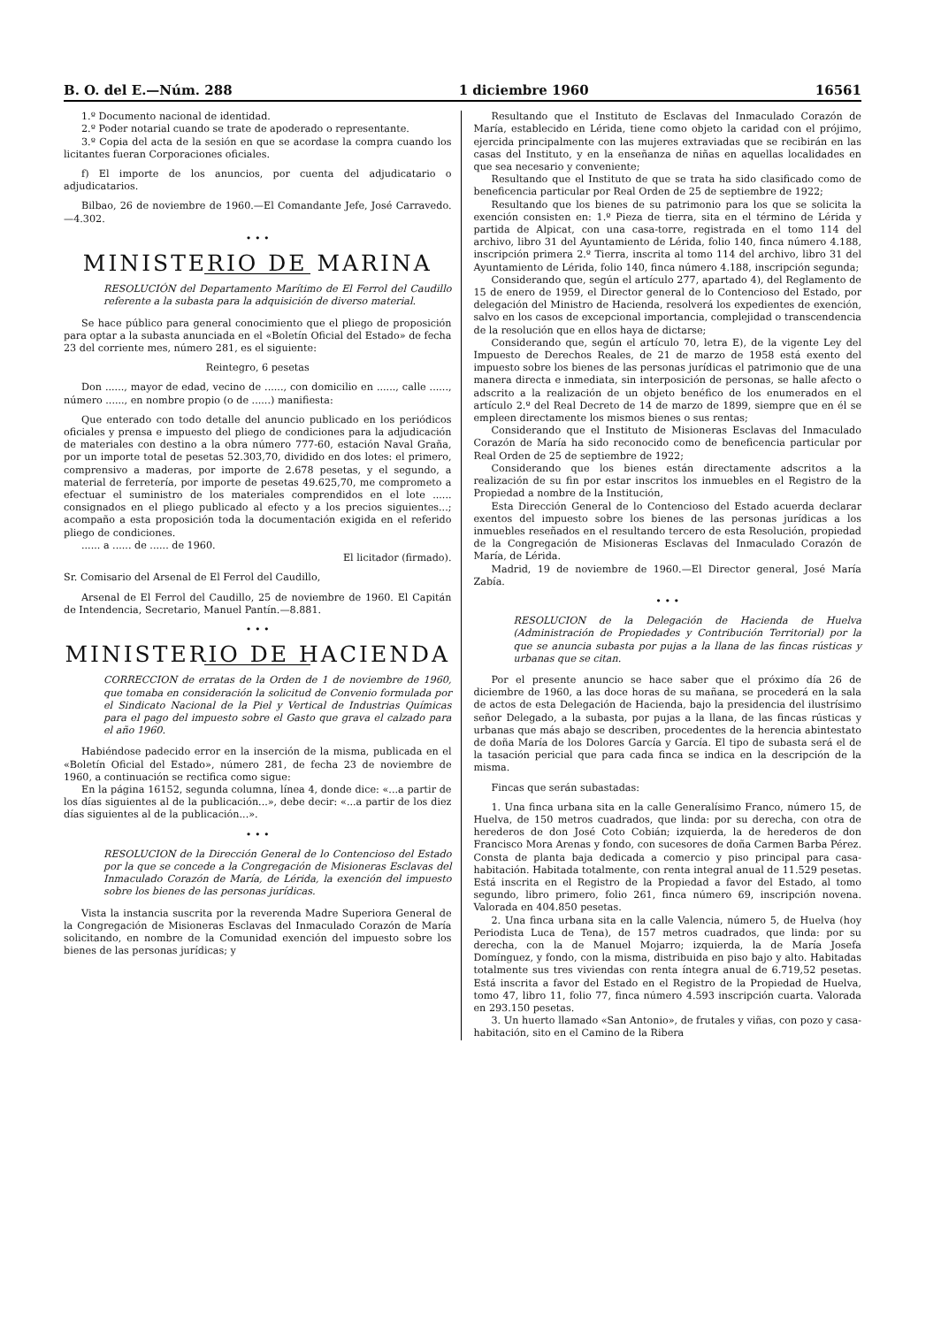B. O. del E.—Núm. 288 1 diciembre 1960 16561
1.º Documento nacional de identidad.
2.º Poder notarial cuando se trate de apoderado o representante.
3.º Copia del acta de la sesión en que se acordase la compra cuando los licitantes fueran Corporaciones oficiales.
f) El importe de los anuncios, por cuenta del adjudicatario o adjudicatarios.
Bilbao, 26 de noviembre de 1960.—El Comandante Jefe, José Carravedo.—4.302.
• • •
MINISTERIO DE MARINA
RESOLUCIÓN del Departamento Marítimo de El Ferrol del Caudillo referente a la subasta para la adquisición de diverso material.
Se hace público para general conocimiento que el pliego de proposición para optar a la subasta anunciada en el «Boletín Oficial del Estado» de fecha 23 del corriente mes, número 281, es el siguiente:
Reintegro, 6 pesetas
Don ......, mayor de edad, vecino de ......, con domicilio en ......, calle ......, número ......, en nombre propio (o de ......) manifiesta:
Que enterado con todo detalle del anuncio publicado en los periódicos oficiales y prensa e impuesto del pliego de condiciones para la adjudicación de materiales con destino a la obra número 777-60, estación Naval Graña, por un importe total de pesetas 52.303,70, dividido en dos lotes: el primero, comprensivo a maderas, por importe de 2.678 pesetas, y el segundo, a material de ferretería, por importe de pesetas 49.625,70, me comprometo a efectuar el suministro de los materiales comprendidos en el lote ...... consignados en el pliego publicado al efecto y a los precios siguientes...; acompaño a esta proposición toda la documentación exigida en el referido pliego de condiciones.
...... a ...... de ...... de 1960.
El licitador (firmado).
Sr. Comisario del Arsenal de El Ferrol del Caudillo,
Arsenal de El Ferrol del Caudillo, 25 de noviembre de 1960. El Capitán de Intendencia, Secretario, Manuel Pantín.—8.881.
• • •
MINISTERIO DE HACIENDA
CORRECCION de erratas de la Orden de 1 de noviembre de 1960, que tomaba en consideración la solicitud de Convenio formulada por el Sindicato Nacional de la Piel y Vertical de Industrias Químicas para el pago del impuesto sobre el Gasto que grava el calzado para el año 1960.
Habiéndose padecido error en la inserción de la misma, publicada en el «Boletín Oficial del Estado», número 281, de fecha 23 de noviembre de 1960, a continuación se rectifica como sigue:
En la página 16152, segunda columna, línea 4, donde dice: «...a partir de los días siguientes al de la publicación...», debe decir: «...a partir de los diez días siguientes al de la publicación...».
• • •
RESOLUCION de la Dirección General de lo Contencioso del Estado por la que se concede a la Congregación de Misioneras Esclavas del Inmaculado Corazón de María, de Lérida, la exención del impuesto sobre los bienes de las personas jurídicas.
Vista la instancia suscrita por la reverenda Madre Superiora General de la Congregación de Misioneras Esclavas del Inmaculado Corazón de María solicitando, en nombre de la Comunidad exención del impuesto sobre los bienes de las personas jurídicas; y
Resultando que el Instituto de Esclavas del Inmaculado Corazón de María, establecido en Lérida, tiene como objeto la caridad con el prójimo, ejercida principalmente con las mujeres extraviadas que se recibirán en las casas del Instituto, y en la enseñanza de niñas en aquellas localidades en que sea necesario y conveniente;
Resultando que el Instituto de que se trata ha sido clasificado como de beneficencia particular por Real Orden de 25 de septiembre de 1922;
Resultando que los bienes de su patrimonio para los que se solicita la exención consisten en: 1.º Pieza de tierra, sita en el término de Lérida y partida de Alpicat, con una casa-torre, registrada en el tomo 114 del archivo, libro 31 del Ayuntamiento de Lérida, folio 140, finca número 4.188, inscripción primera 2.º Tierra, inscrita al tomo 114 del archivo, libro 31 del Ayuntamiento de Lérida, folio 140, finca número 4.188, inscripción segunda;
Considerando que, según el artículo 277, apartado 4), del Reglamento de 15 de enero de 1959, el Director general de lo Contencioso del Estado, por delegación del Ministro de Hacienda, resolverá los expedientes de exención, salvo en los casos de excepcional importancia, complejidad o transcendencia de la resolución que en ellos haya de dictarse;
Considerando que, según el artículo 70, letra E), de la vigente Ley del Impuesto de Derechos Reales, de 21 de marzo de 1958 está exento del impuesto sobre los bienes de las personas jurídicas el patrimonio que de una manera directa e inmediata, sin interposición de personas, se halle afecto o adscrito a la realización de un objeto benéfico de los enumerados en el artículo 2.º del Real Decreto de 14 de marzo de 1899, siempre que en él se empleen directamente los mismos bienes o sus rentas;
Considerando que el Instituto de Misioneras Esclavas del Inmaculado Corazón de María ha sido reconocido como de beneficencia particular por Real Orden de 25 de septiembre de 1922;
Considerando que los bienes están directamente adscritos a la realización de su fin por estar inscritos los inmuebles en el Registro de la Propiedad a nombre de la Institución,
Esta Dirección General de lo Contencioso del Estado acuerda declarar exentos del impuesto sobre los bienes de las personas jurídicas a los inmuebles reseñados en el resultando tercero de esta Resolución, propiedad de la Congregación de Misioneras Esclavas del Inmaculado Corazón de María, de Lérida.
Madrid, 19 de noviembre de 1960.—El Director general, José María Zabía.
• • •
RESOLUCION de la Delegación de Hacienda de Huelva (Administración de Propiedades y Contribución Territorial) por la que se anuncia subasta por pujas a la llana de las fincas rústicas y urbanas que se citan.
Por el presente anuncio se hace saber que el próximo día 26 de diciembre de 1960, a las doce horas de su mañana, se procederá en la sala de actos de esta Delegación de Hacienda, bajo la presidencia del ilustrísimo señor Delegado, a la subasta, por pujas a la llana, de las fincas rústicas y urbanas que más abajo se describen, procedentes de la herencia abintestato de doña María de los Dolores García y García. El tipo de subasta será el de la tasación pericial que para cada finca se indica en la descripción de la misma.
Fincas que serán subastadas:
1. Una finca urbana sita en la calle Generalísimo Franco, número 15, de Huelva, de 150 metros cuadrados, que linda: por su derecha, con otra de herederos de don José Coto Cobián; izquierda, la de herederos de don Francisco Mora Arenas y fondo, con sucesores de doña Carmen Barba Pérez. Consta de planta baja dedicada a comercio y piso principal para casa-habitación. Habitada totalmente, con renta integral anual de 11.529 pesetas. Está inscrita en el Registro de la Propiedad a favor del Estado, al tomo segundo, libro primero, folio 261, finca número 69, inscripción novena. Valorada en 404.850 pesetas.
2. Una finca urbana sita en la calle Valencia, número 5, de Huelva (hoy Periodista Luca de Tena), de 157 metros cuadrados, que linda: por su derecha, con la de Manuel Mojarro; izquierda, la de María Josefa Domínguez, y fondo, con la misma, distribuida en piso bajo y alto. Habitadas totalmente sus tres viviendas con renta íntegra anual de 6.719,52 pesetas. Está inscrita a favor del Estado en el Registro de la Propiedad de Huelva, tomo 47, libro 11, folio 77, finca número 4.593 inscripción cuarta. Valorada en 293.150 pesetas.
3. Un huerto llamado «San Antonio», de frutales y viñas, con pozo y casa-habitación, sito en el Camino de la Ribera